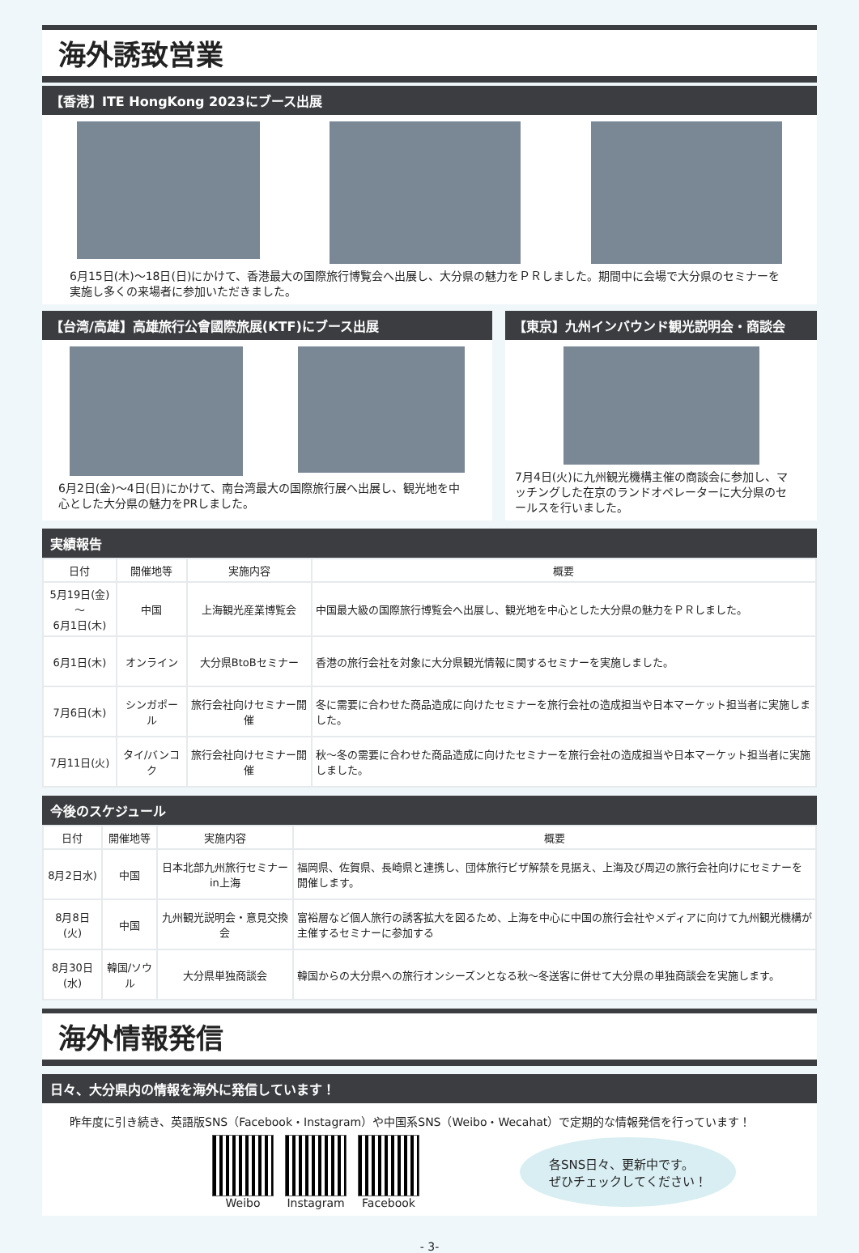海外誘致営業
【香港】ITE HongKong 2023にブース出展
6月15日(木)～18日(日)にかけて、香港最大の国際旅行博覧会へ出展し、大分県の魅力をＰＲしました。期間中に会場で大分県のセミナーを実施し多くの来場者に参加いただきました。
【台湾/高雄】高雄旅行公會國際旅展(KTF)にブース出展
6月2日(金)～4日(日)にかけて、南台湾最大の国際旅行展へ出展し、観光地を中心とした大分県の魅力をPRしました。
【東京】九州インバウンド観光説明会・商談会
7月4日(火)に九州観光機構主催の商談会に参加し、マッチングした在京のランドオペレーターに大分県のセールスを行いました。
実績報告
| 日付 | 開催地等 | 実施内容 | 概要 |
| --- | --- | --- | --- |
| 5月19日(金)～ 6月1日(木) | 中国 | 上海観光産業博覧会 | 中国最大級の国際旅行博覧会へ出展し、観光地を中心とした大分県の魅力をＰＲしました。 |
| 6月1日(木) | オンライン | 大分県BtoBセミナー | 香港の旅行会社を対象に大分県観光情報に関するセミナーを実施しました。 |
| 7月6日(木) | シンガポール | 旅行会社向けセミナー開催 | 冬に需要に合わせた商品造成に向けたセミナーを旅行会社の造成担当や日本マーケット担当者に実施しました。 |
| 7月11日(火) | タイ/バンコク | 旅行会社向けセミナー開催 | 秋～冬の需要に合わせた商品造成に向けたセミナーを旅行会社の造成担当や日本マーケット担当者に実施しました。 |
今後のスケジュール
| 日付 | 開催地等 | 実施内容 | 概要 |
| --- | --- | --- | --- |
| 8月2日水) | 中国 | 日本北部九州旅行セミナーin上海 | 福岡県、佐賀県、長崎県と連携し、団体旅行ビザ解禁を見据え、上海及び周辺の旅行会社向けにセミナーを開催します。 |
| 8月8日(火) | 中国 | 九州観光説明会・意見交換会 | 富裕層など個人旅行の誘客拡大を図るため、上海を中心に中国の旅行会社やメディアに向けて九州観光機構が主催するセミナーに参加する |
| 8月30日(水) | 韓国/ソウル | 大分県単独商談会 | 韓国からの大分県への旅行オンシーズンとなる秋～冬送客に併せて大分県の単独商談会を実施します。 |
海外情報発信
日々、大分県内の情報を海外に発信しています！
昨年度に引き続き、英語版SNS（Facebook・Instagram）や中国系SNS（Weibo・Wecahat）で定期的な情報発信を行っています！
Weibo Instagram Facebook
各SNS日々、更新中です。
ぜひチェックしてください！
- 3-